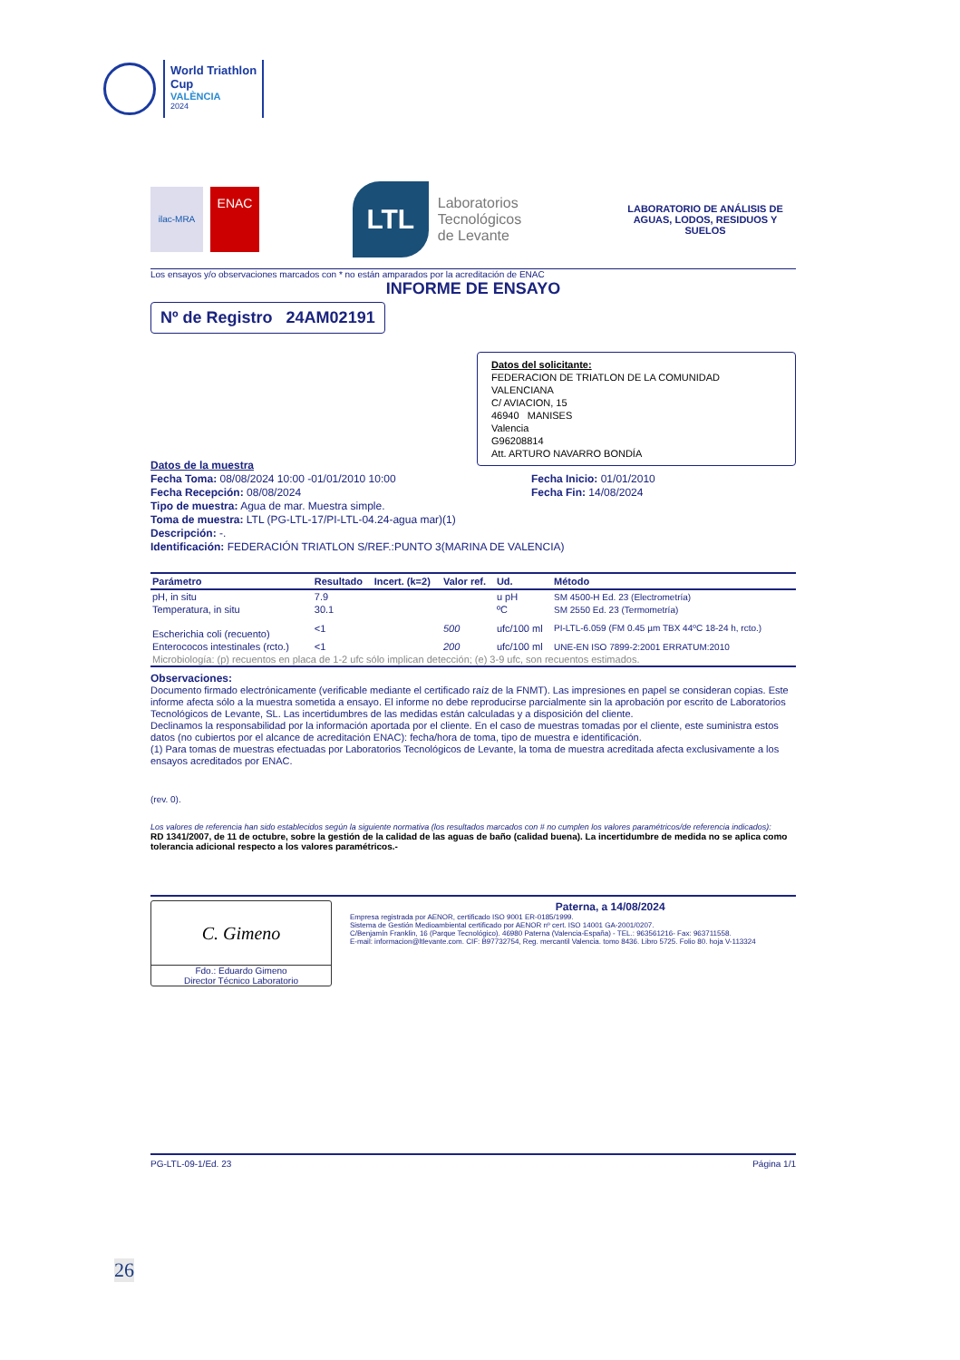World Triathlon
Cup
VALÈNCIA
2024
ilac-MRA
ENAC
LTL
Laboratorios
Tecnológicos
de Levante
LABORATORIO DE ANÁLISIS DE AGUAS, LODOS, RESIDUOS Y SUELOS
Los ensayos y/o observaciones marcados con * no están amparados por la acreditación de ENAC
INFORME DE ENSAYO
Nº de Registro 24AM02191
Datos del solicitante:
FEDERACION DE TRIATLON DE LA COMUNIDAD VALENCIANA
C/ AVIACION, 15
46940 MANISES
Valencia
G96208814
Att. ARTURO NAVARRO BONDÍA
Datos de la muestra
Fecha Toma: 08/08/2024 10:00 -01/01/2010 10:00
Fecha Recepción: 08/08/2024
Fecha Inicio: 01/01/2010
Fecha Fin: 14/08/2024
Tipo de muestra: Agua de mar. Muestra simple.
Toma de muestra: LTL (PG-LTL-17/PI-LTL-04.24-agua mar)(1)
Descripción: -.
Identificación: FEDERACIÓN TRIATLON S/REF.:PUNTO 3(MARINA DE VALENCIA)
| Parámetro | Resultado | Incert. (k=2) | Valor ref. | Ud. | Método |
| --- | --- | --- | --- | --- | --- |
| pH, in situ | 7.9 | | | u pH | SM 4500-H Ed. 23 (Electrometría) |
| Temperatura, in situ | 30.1 | | | ºC | SM 2550 Ed. 23 (Termometría) |
| Escherichia coli (recuento) | <1 | | 500 | ufc/100 ml | PI-LTL-6.059 (FM 0.45 µm TBX 44ºC 18-24 h, rcto.) |
| Enterococos intestinales (rcto.) | <1 | | 200 | ufc/100 ml | UNE-EN ISO 7899-2:2001 ERRATUM:2010 |
| Microbiología: (p) recuentos en placa de 1-2 ufc sólo implican detección; (e) 3-9 ufc, son recuentos estimados. | | | | | |
Observaciones:
Documento firmado electrónicamente (verificable mediante el certificado raíz de la FNMT). Las impresiones en papel se consideran copias. Este informe afecta sólo a la muestra sometida a ensayo. El informe no debe reproducirse parcialmente sin la aprobación por escrito de Laboratorios Tecnológicos de Levante, SL. Las incertidumbres de las medidas están calculadas y a disposición del cliente.
Declinamos la responsabilidad por la información aportada por el cliente. En el caso de muestras tomadas por el cliente, este suministra estos datos (no cubiertos por el alcance de acreditación ENAC): fecha/hora de toma, tipo de muestra e identificación.
(1) Para tomas de muestras efectuadas por Laboratorios Tecnológicos de Levante, la toma de muestra acreditada afecta exclusivamente a los ensayos acreditados por ENAC.
(rev. 0).
Los valores de referencia han sido establecidos según la siguiente normativa (los resultados marcados con # no cumplen los valores paramétricos/de referencia indicados):
RD 1341/2007, de 11 de octubre, sobre la gestión de la calidad de las aguas de baño (calidad buena). La incertidumbre de medida no se aplica como tolerancia adicional respecto a los valores paramétricos.-
C. Gimeno
Fdo.: Eduardo Gimeno
Director Técnico Laboratorio
Paterna, a 14/08/2024
Empresa registrada por AENOR, certificado ISO 9001 ER-0185/1999.
Sistema de Gestión Medioambiental certificado por AENOR nº cert. ISO 14001 GA-2001/0207.
C/Benjamín Franklin, 16 (Parque Tecnológico). 46980 Paterna (Valencia-España) - TEL.: 963561216- Fax: 963711558.
E-mail: informacion@ltlevante.com. CIF: B97732754, Reg. mercantil Valencia. tomo 8436. Libro 5725. Folio 80. hoja V-113324
PG-LTL-09-1/Ed. 23 Página 1/1
26